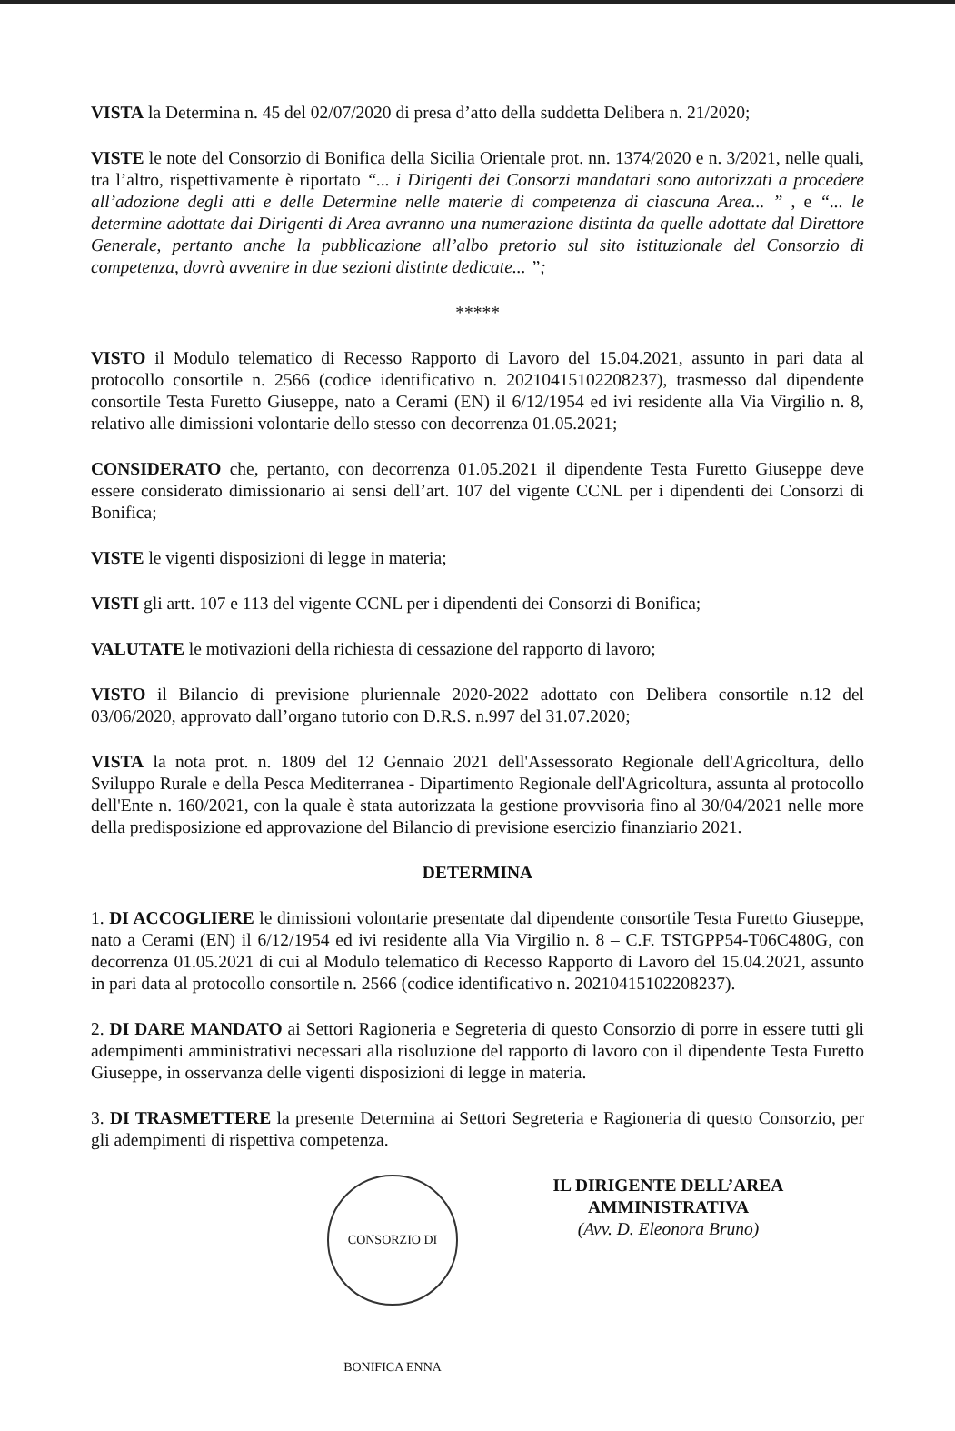VISTA la Determina n. 45 del 02/07/2020 di presa d’atto della suddetta Delibera n. 21/2020;
VISTE le note del Consorzio di Bonifica della Sicilia Orientale prot. nn. 1374/2020 e n. 3/2021, nelle quali, tra l’altro, rispettivamente è riportato “... i Dirigenti dei Consorzi mandatari sono autorizzati a procedere all’adozione degli atti e delle Determine nelle materie di competenza di ciascuna Area... ” , e “... le determine adottate dai Dirigenti di Area avranno una numerazione distinta da quelle adottate dal Direttore Generale, pertanto anche la pubblicazione all’albo pretorio sul sito istituzionale del Consorzio di competenza, dovrà avvenire in due sezioni distinte dedicate... ”;
*****
VISTO il Modulo telematico di Recesso Rapporto di Lavoro del 15.04.2021, assunto in pari data al protocollo consortile n. 2566 (codice identificativo n. 20210415102208237), trasmesso dal dipendente consortile Testa Furetto Giuseppe, nato a Cerami (EN) il 6/12/1954 ed ivi residente alla Via Virgilio n. 8, relativo alle dimissioni volontarie dello stesso con decorrenza 01.05.2021;
CONSIDERATO che, pertanto, con decorrenza 01.05.2021 il dipendente Testa Furetto Giuseppe deve essere considerato dimissionario ai sensi dell’art. 107 del vigente CCNL per i dipendenti dei Consorzi di Bonifica;
VISTE le vigenti disposizioni di legge in materia;
VISTI gli artt. 107 e 113 del vigente CCNL per i dipendenti dei Consorzi di Bonifica;
VALUTATE le motivazioni della richiesta di cessazione del rapporto di lavoro;
VISTO il Bilancio di previsione pluriennale 2020-2022 adottato con Delibera consortile n.12 del 03/06/2020, approvato dall’organo tutorio con D.R.S. n.997 del 31.07.2020;
VISTA la nota prot. n. 1809 del 12 Gennaio 2021 dell'Assessorato Regionale dell'Agricoltura, dello Sviluppo Rurale e della Pesca Mediterranea - Dipartimento Regionale dell'Agricoltura, assunta al protocollo dell'Ente n. 160/2021, con la quale è stata autorizzata la gestione provvisoria fino al 30/04/2021 nelle more della predisposizione ed approvazione del Bilancio di previsione esercizio finanziario 2021.
DETERMINA
1. DI ACCOGLIERE le dimissioni volontarie presentate dal dipendente consortile Testa Furetto Giuseppe, nato a Cerami (EN) il 6/12/1954 ed ivi residente alla Via Virgilio n. 8 – C.F. TSTGPP54-T06C480G, con decorrenza 01.05.2021 di cui al Modulo telematico di Recesso Rapporto di Lavoro del 15.04.2021, assunto in pari data al protocollo consortile n. 2566 (codice identificativo n. 20210415102208237).
2. DI DARE MANDATO ai Settori Ragioneria e Segreteria di questo Consorzio di porre in essere tutti gli adempimenti amministrativi necessari alla risoluzione del rapporto di lavoro con il dipendente Testa Furetto Giuseppe, in osservanza delle vigenti disposizioni di legge in materia.
3. DI TRASMETTERE la presente Determina ai Settori Segreteria e Ragioneria di questo Consorzio, per gli adempimenti di rispettiva competenza.
CONSORZIO DI BONIFICA ENNA
IL DIRIGENTE DELL’AREA AMMINISTRATIVA
(Avv. D. Eleonora Bruno)